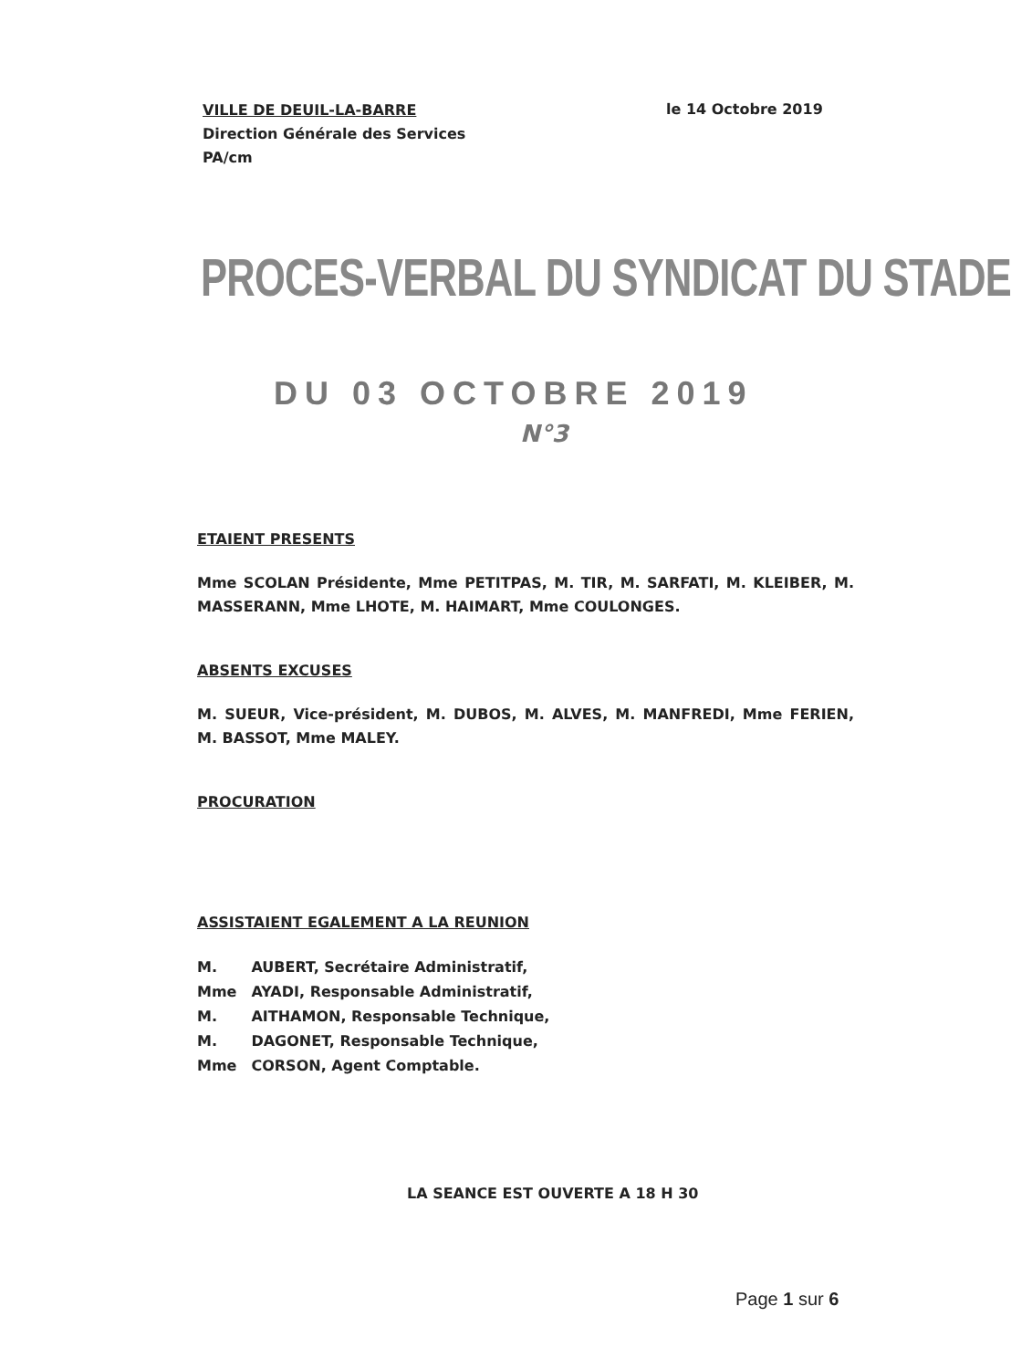VILLE DE DEUIL-LA-BARRE
Direction Générale des Services
PA/cm
le 14 Octobre 2019
PROCES-VERBAL DU SYNDICAT DU STADE
DU 03 OCTOBRE 2019
N°3
ETAIENT PRESENTS
Mme SCOLAN Présidente, Mme PETITPAS, M. TIR, M. SARFATI, M. KLEIBER, M. MASSERANN, Mme LHOTE, M. HAIMART, Mme COULONGES.
ABSENTS EXCUSES
M. SUEUR, Vice-président, M. DUBOS, M. ALVES, M. MANFREDI, Mme FERIEN, M. BASSOT, Mme MALEY.
PROCURATION
ASSISTAIENT EGALEMENT A LA REUNION
| M. | AUBERT, Secrétaire Administratif, |
| Mme | AYADI, Responsable Administratif, |
| M. | AITHAMON, Responsable Technique, |
| M. | DAGONET, Responsable Technique, |
| Mme | CORSON, Agent Comptable. |
LA SEANCE EST OUVERTE A 18 H 30
Page 1 sur 6